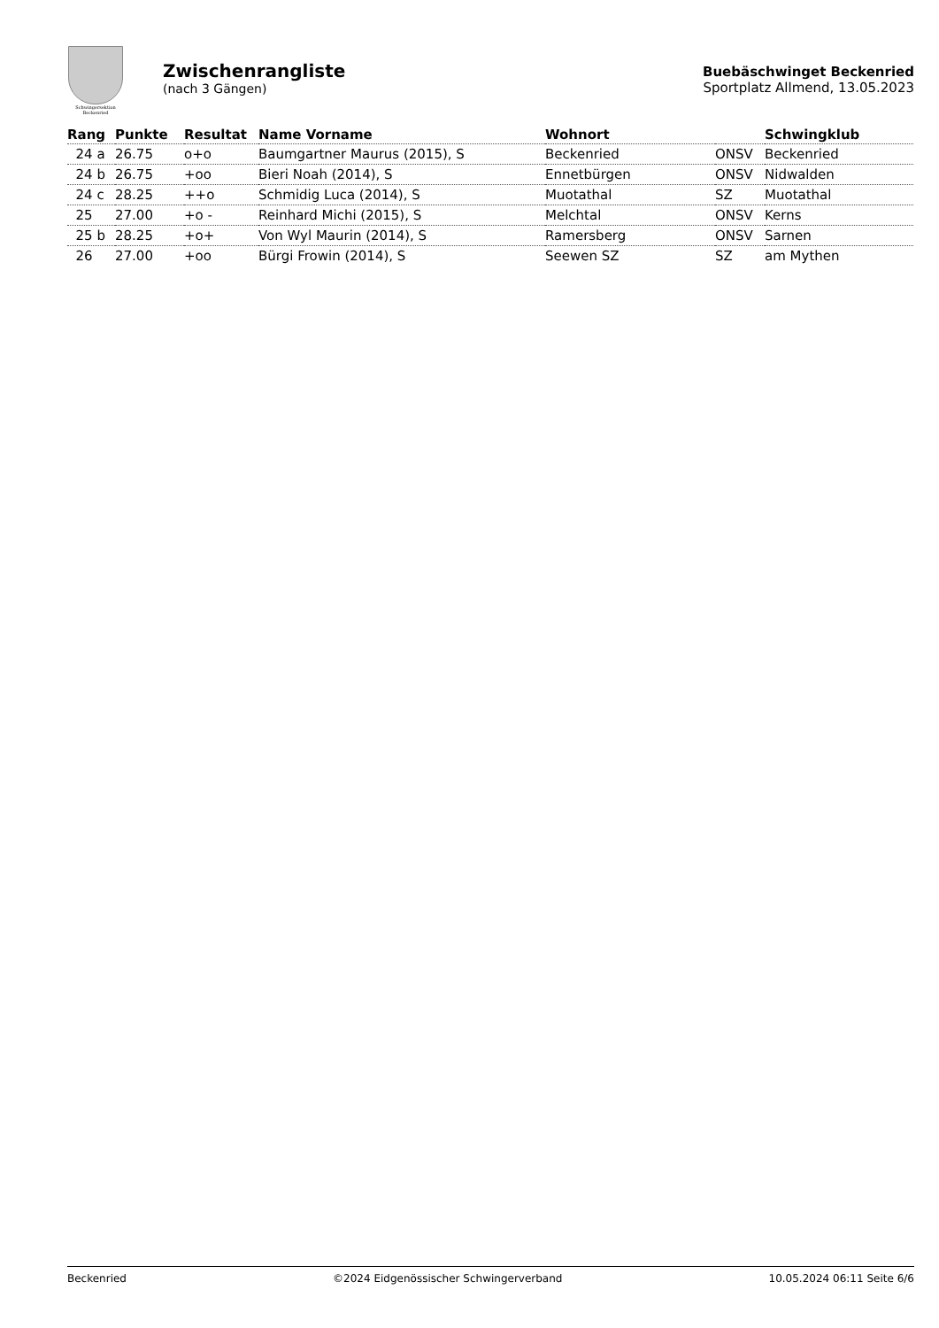Schwingersektion
Beckenried
Zwischenrangliste
(nach 3 Gängen)
Buebäschwinget Beckenried
Sportplatz Allmend, 13.05.2023
| Rang | Punkte | Resultat | Name Vorname | Wohnort | | Schwingklub |
| --- | --- | --- | --- | --- | --- | --- |
| 24 a | 26.75 | o+o | Baumgartner Maurus (2015), S | Beckenried | ONSV | Beckenried |
| 24 b | 26.75 | +oo | Bieri Noah (2014), S | Ennetbürgen | ONSV | Nidwalden |
| 24 c | 28.25 | ++o | Schmidig Luca (2014), S | Muotathal | SZ | Muotathal |
| 25 | 27.00 | +o - | Reinhard Michi (2015), S | Melchtal | ONSV | Kerns |
| 25 b | 28.25 | +o+ | Von Wyl Maurin (2014), S | Ramersberg | ONSV | Sarnen |
| 26 | 27.00 | +oo | Bürgi Frowin (2014), S | Seewen SZ | SZ | am Mythen |
Beckenried ©2024 Eidgenössischer Schwingerverband 10.05.2024 06:11 Seite 6/6